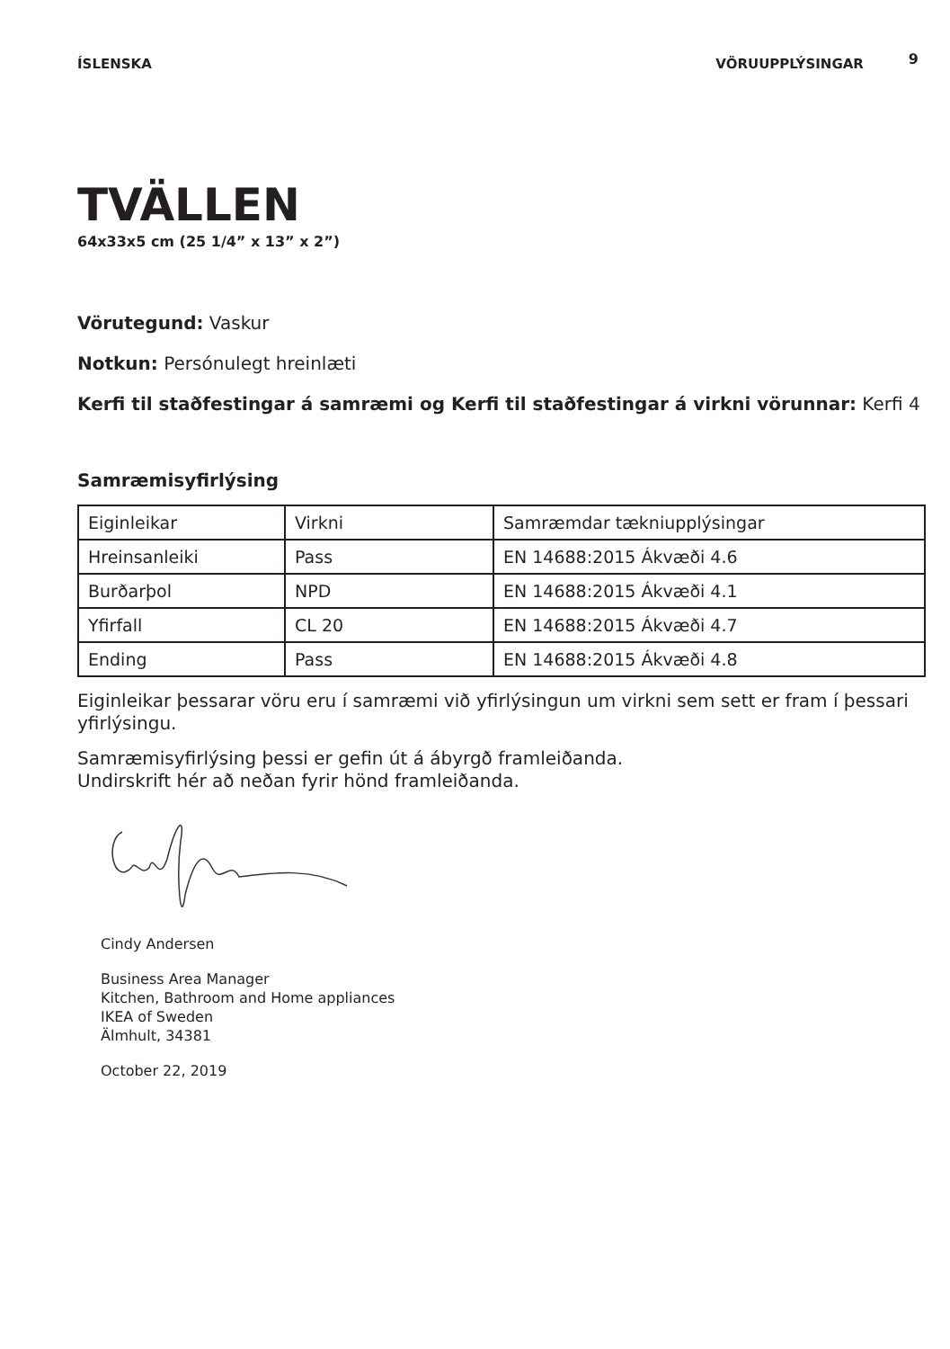ÍSLENSKA VÖRUUPPLÝSINGAR 9
TVÄLLEN
64x33x5 cm (25 1/4” x 13” x 2”)
Vörutegund: Vaskur
Notkun: Persónulegt hreinlæti
Kerfi til staðfestingar á samræmi og Kerfi til staðfestingar á virkni vörunnar: Kerfi 4
Samræmisyfirlýsing
| Eiginleikar | Virkni | Samræmdar tækniupplýsingar |
| Hreinsanleiki | Pass | EN 14688:2015 Ákvæði 4.6 |
| Burðarþol | NPD | EN 14688:2015 Ákvæði 4.1 |
| Yfirfall | CL 20 | EN 14688:2015 Ákvæði 4.7 |
| Ending | Pass | EN 14688:2015 Ákvæði 4.8 |
Eiginleikar þessarar vöru eru í samræmi við yfirlýsingun um virkni sem sett er fram í þessari yfirlýsingu.
Samræmisyfirlýsing þessi er gefin út á ábyrgð framleiðanda.
Undirskrift hér að neðan fyrir hönd framleiðanda.
Cindy Andersen
Business Area Manager
Kitchen, Bathroom and Home appliances
IKEA of Sweden
Älmhult, 34381
October 22, 2019